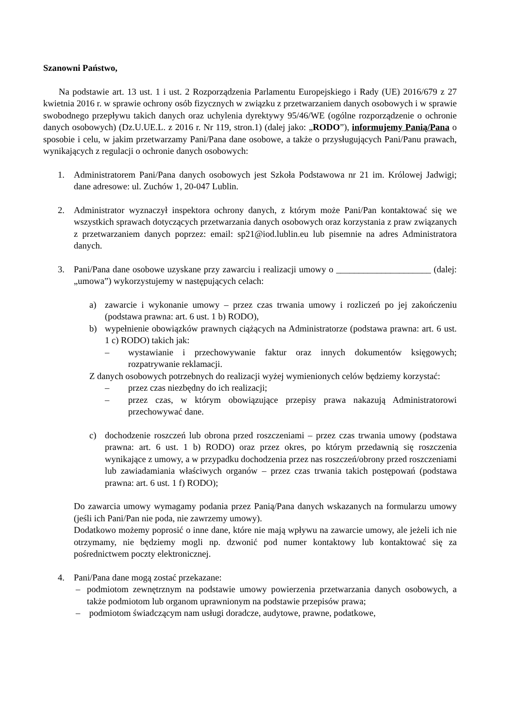Szanowni Państwo,
Na podstawie art. 13 ust. 1 i ust. 2 Rozporządzenia Parlamentu Europejskiego i Rady (UE) 2016/679 z 27 kwietnia 2016 r. w sprawie ochrony osób fizycznych w związku z przetwarzaniem danych osobowych i w sprawie swobodnego przepływu takich danych oraz uchylenia dyrektywy 95/46/WE (ogólne rozporządzenie o ochronie danych osobowych) (Dz.U.UE.L. z 2016 r. Nr 119, stron.1) (dalej jako: „RODO”), informujemy Panią/Pana o sposobie i celu, w jakim przetwarzamy Pani/Pana dane osobowe, a także o przysługujących Pani/Panu prawach, wynikających z regulacji o ochronie danych osobowych:
1. Administratorem Pani/Pana danych osobowych jest Szkoła Podstawowa nr 21 im. Królowej Jadwigi; dane adresowe: ul. Zuchów 1, 20-047 Lublin.
2. Administrator wyznaczył inspektora ochrony danych, z którym może Pani/Pan kontaktować się we wszystkich sprawach dotyczących przetwarzania danych osobowych oraz korzystania z praw związanych z przetwarzaniem danych poprzez: email: sp21@iod.lublin.eu lub pisemnie na adres Administratora danych.
3. Pani/Pana dane osobowe uzyskane przy zawarciu i realizacji umowy o _____________________ (dalej: „umowa”) wykorzystujemy w następujących celach:
a) zawarcie i wykonanie umowy – przez czas trwania umowy i rozliczeń po jej zakończeniu (podstawa prawna: art. 6 ust. 1 b) RODO),
b) wypełnienie obowiązków prawnych ciążących na Administratorze (podstawa prawna: art. 6 ust. 1 c) RODO) takich jak:
– wystawianie i przechowywanie faktur oraz innych dokumentów księgowych; rozpatrywanie reklamacji.
Z danych osobowych potrzebnych do realizacji wyżej wymienionych celów będziemy korzystać:
– przez czas niezbędny do ich realizacji;
– przez czas, w którym obowiązujące przepisy prawa nakazują Administratorowi przechowywać dane.
c) dochodzenie roszczeń lub obrona przed roszczeniami – przez czas trwania umowy (podstawa prawna: art. 6 ust. 1 b) RODO) oraz przez okres, po którym przedawnią się roszczenia wynikające z umowy, a w przypadku dochodzenia przez nas roszczeń/obrony przed roszczeniami lub zawiadamiania właściwych organów – przez czas trwania takich postępowań (podstawa prawna: art. 6 ust. 1 f) RODO);
Do zawarcia umowy wymagamy podania przez Panią/Pana danych wskazanych na formularzu umowy (jeśli ich Pani/Pan nie poda, nie zawrzemy umowy).
Dodatkowo możemy poprosić o inne dane, które nie mają wpływu na zawarcie umowy, ale jeżeli ich nie otrzymamy, nie będziemy mogli np. dzwonić pod numer kontaktowy lub kontaktować się za pośrednictwem poczty elektronicznej.
4. Pani/Pana dane mogą zostać przekazane:
– podmiotom zewnętrznym na podstawie umowy powierzenia przetwarzania danych osobowych, a także podmiotom lub organom uprawnionym na podstawie przepisów prawa;
– podmiotom świadczącym nam usługi doradcze, audytowe, prawne, podatkowe,